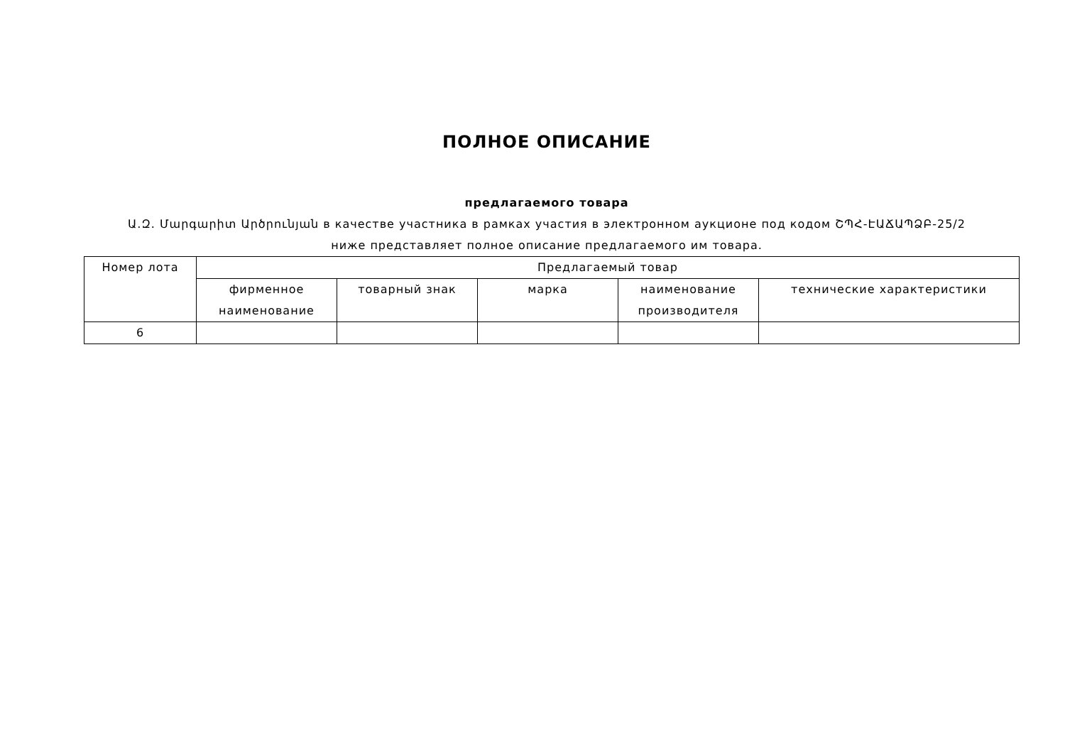ПОЛНОЕ ОПИСАНИЕ
предлагаемого товара
Ա.Զ. Մարգարիտ Արծրունյան в качестве участника в рамках участия в электронном аукционе под кодом ՇՊՀ-ԷԱՃԱՊՁԲ-25/2
ниже представляет полное описание предлагаемого им товара.
| Номер лота | Предлагаемый товар | | | | |
| --- | --- | --- | --- | --- | --- |
| | фирменное наименование | товарный знак | марка | наименование производителя | технические характеристики |
| 6 | | | | | |